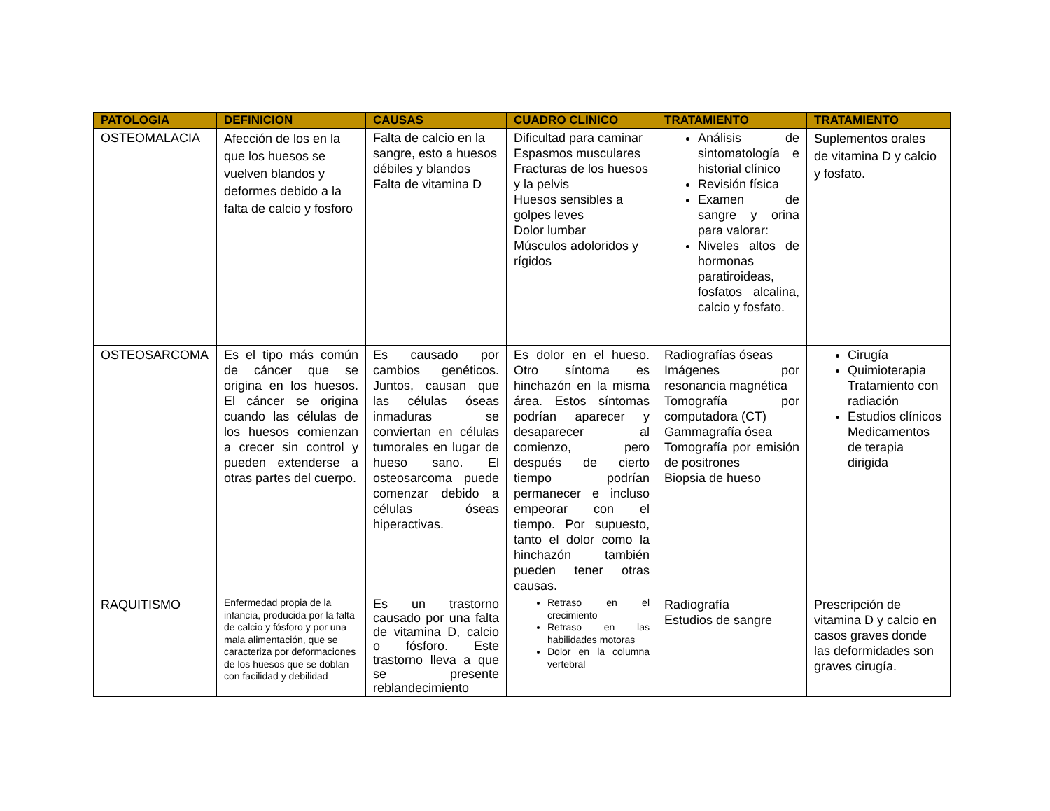| PATOLOGIA | DEFINICION | CAUSAS | CUADRO CLINICO | TRATAMIENTO | TRATAMIENTO |
| --- | --- | --- | --- | --- | --- |
| OSTEOMALACIA | Afección de los en la que los huesos se vuelven blandos y deformes debido a la falta de calcio y fosforo | Falta de calcio en la sangre, esto a huesos débiles y blandos Falta de vitamina D | Dificultad para caminar Espasmos musculares Fracturas de los huesos y la pelvis Huesos sensibles a golpes leves Dolor lumbar Músculos adoloridos y rígidos | Análisis de sintomatología e historial clínico Revisión física Examen de sangre y orina para valorar: Niveles altos de hormonas paratiroideas, fosfatos alcalina, calcio y fosfato. | Suplementos orales de vitamina D y calcio y fosfato. |
| OSTEOSARCOMA | Es el tipo más común de cáncer que se origina en los huesos. El cáncer se origina cuando las células de los huesos comienzan a crecer sin control y pueden extenderse a otras partes del cuerpo. | Es causado por cambios genéticos. Juntos, causan que las células óseas inmaduras se conviertan en células tumorales en lugar de hueso sano. El osteosarcoma puede comenzar debido a células óseas hiperactivas. | Es dolor en el hueso. Otro síntoma es hinchazón en la misma área. Estos síntomas podrían aparecer y desaparecer al comienzo, pero después de cierto tiempo podrían permanecer e incluso empeorar con el tiempo. Por supuesto, tanto el dolor como la hinchazón también pueden tener otras causas. | Radiografías óseas Imágenes por resonancia magnética Tomografía por computadora (CT) Gammagrafía ósea Tomografía por emisión de positrones Biopsia de hueso | Cirugía Quimioterapia Tratamiento con radiación Estudios clínicos Medicamentos de terapia dirigida |
| RAQUITISMO | Enfermedad propia de la infancia, producida por la falta de calcio y fósforo y por una mala alimentación, que se caracteriza por deformaciones de los huesos que se doblan con facilidad y debilidad | Es un trastorno causado por una falta de vitamina D, calcio o fósforo. Este trastorno lleva a que se presente reblandecimiento | Retraso en el crecimiento Retraso en las habilidades motoras Dolor en la columna vertebral | Radiografía Estudios de sangre | Prescripción de vitamina D y calcio en casos graves donde las deformidades son graves cirugía. |